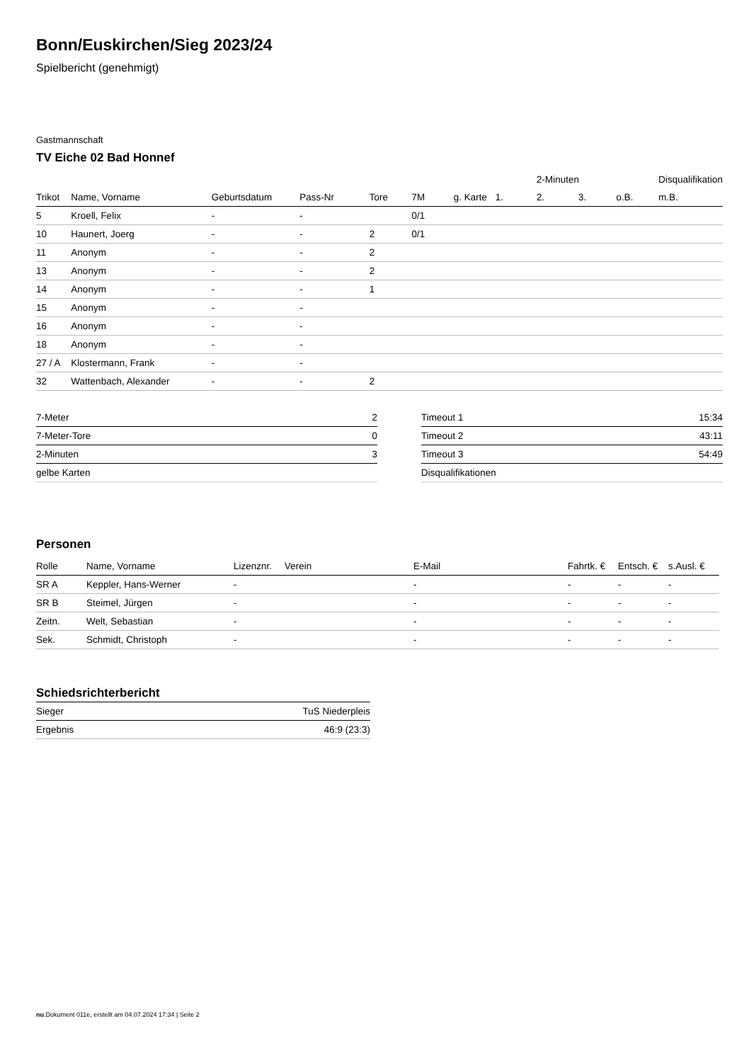Bonn/Euskirchen/Sieg 2023/24
Spielbericht (genehmigt)
Gastmannschaft
TV Eiche 02 Bad Honnef
| | | | | | | | | 2-Minuten | | | Disqualifikation |
| --- | --- | --- | --- | --- | --- | --- | --- | --- | --- | --- | --- |
| Trikot | Name, Vorname | Geburtsdatum | Pass-Nr | Tore | 7M | g. Karte | 1. | 2. | 3. | o.B. | m.B. |
| 5 | Kroell, Felix | - | - | | 0/1 | | | | | | |
| 10 | Haunert, Joerg | - | - | 2 | 0/1 | | | | | | |
| 11 | Anonym | - | - | 2 | | | | | | | |
| 13 | Anonym | - | - | 2 | | | | | | | |
| 14 | Anonym | - | - | 1 | | | | | | | |
| 15 | Anonym | - | - | | | | | | | | |
| 16 | Anonym | - | - | | | | | | | | |
| 18 | Anonym | - | - | | | | | | | | |
| 27 / A | Klostermann, Frank | - | - | | | | | | | | |
| 32 | Wattenbach, Alexander | - | - | 2 | | | | | | | |
| 7-Meter | 2 |
| 7-Meter-Tore | 0 |
| 2-Minuten | 3 |
| gelbe Karten | |
| Timeout 1 | 15:34 |
| Timeout 2 | 43:11 |
| Timeout 3 | 54:49 |
| Disqualifikationen | |
Personen
| Rolle | Name, Vorname | Lizenznr. | Verein | E-Mail | Fahrtk. € | Entsch. € | s.Ausl. € |
| --- | --- | --- | --- | --- | --- | --- | --- |
| SR A | Keppler, Hans-Werner | - | | - | - | - | - |
| SR B | Steimel, Jürgen | - | | - | - | - | - |
| Zeitn. | Welt, Sebastian | - | | - | - | - | - |
| Sek. | Schmidt, Christoph | - | | - | - | - | - |
Schiedsrichterbericht
| Sieger | TuS Niederpleis |
| Ergebnis | 46:9 (23:3) |
nu.Dokument 011e, erstellt am 04.07.2024 17:34 | Seite 2